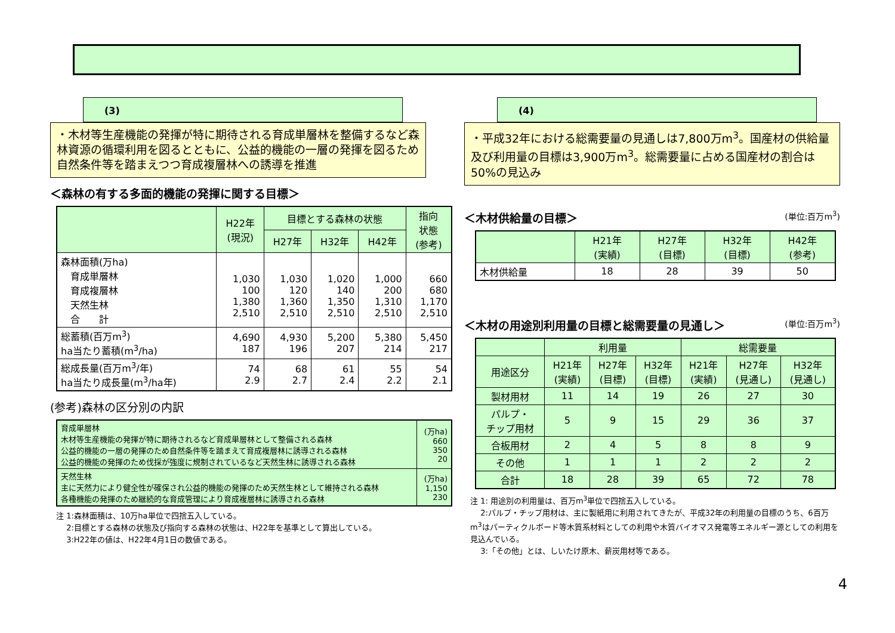(3)
・木材等生産機能の発揮が特に期待される育成単層林を整備するなど森林資源の循環利用を図るとともに、公益的機能の一層の発揮を図るため自然条件等を踏まえつつ育成複層林への誘導を推進
＜森林の有する多面的機能の発揮に関する目標＞
| | H22年 (現況) | 目標とする森林の状態 | | | 指向 状態 (参考) |
| --- | --- | --- | --- | --- | --- |
| | | H27年 | H32年 | H42年 | |
| 森林面積(万ha) 育成単層林 育成複層林 天然生林 合 計 | 1,030 100 1,380 2,510 | 1,030 120 1,360 2,510 | 1,020 140 1,350 2,510 | 1,000 200 1,310 2,510 | 660 680 1,170 2,510 |
| 総蓄積(百万m<sup>3</sup>) ha当たり蓄積(m<sup>3</sup>/ha) | 4,690 187 | 4,930 196 | 5,200 207 | 5,380 214 | 5,450 217 |
| 総成長量(百万m<sup>3</sup>/年) ha当たり成長量(m<sup>3</sup>/ha年) | 74 2.9 | 68 2.7 | 61 2.4 | 55 2.2 | 54 2.1 |
(参考)森林の区分別の内訳
| 育成単層林 木材等生産機能の発揮が特に期待されるなど育成単層林として整備される森林 公益的機能の一層の発揮のため自然条件等を踏まえて育成複層林に誘導される森林 公益的機能の発揮のため伐採が強度に規制されているなど天然生林に誘導される森林 | (万ha) 660 350 20 |
| 天然生林 主に天然力により健全性が確保され公益的機能の発揮のため天然生林として維持される森林 各種機能の発揮のため継続的な育成管理により育成複層林に誘導される森林 | (万ha) 1,150 230 |
注 1:森林面積は、10万ha単位で四捨五入している。
　 2:目標とする森林の状態及び指向する森林の状態は、H22年を基準として算出している。
　 3:H22年の値は、H22年4月1日の数値である。
(4)
・平成32年における総需要量の見通しは7,800万m<sup>3</sup>。国産材の供給量及び利用量の目標は3,900万m<sup>3</sup>。総需要量に占める国産材の割合は50%の見込み
＜木材供給量の目標＞ (単位:百万m<sup>3</sup>)
| | H21年 (実績) | H27年 (目標) | H32年 (目標) | H42年 (参考) |
| --- | --- | --- | --- | --- |
| 木材供給量 | 18 | 28 | 39 | 50 |
＜木材の用途別利用量の目標と総需要量の見通し＞ (単位:百万m<sup>3</sup>)
| | 利用量 | | | 総需要量 | | |
| 用途区分 | H21年 (実績) | H27年 (目標) | H32年 (目標) | H21年 (実績) | H27年 (見通し) | H32年 (見通し) |
| 製材用材 | 11 | 14 | 19 | 26 | 27 | 30 |
| パルプ・ チップ用材 | 5 | 9 | 15 | 29 | 36 | 37 |
| 合板用材 | 2 | 4 | 5 | 8 | 8 | 9 |
| その他 | 1 | 1 | 1 | 2 | 2 | 2 |
| 合計 | 18 | 28 | 39 | 65 | 72 | 78 |
注 1: 用途別の利用量は、百万m<sup>3</sup>単位で四捨五入している。
　 2:パルプ・チップ用材は、主に製紙用に利用されてきたが、平成32年の利用量の目標のうち、6百万m<sup>3</sup>はパーティクルボード等木質系材料としての利用や木質バイオマス発電等エネルギー源としての利用を見込んでいる。
　 3:「その他」とは、しいたけ原木、薪炭用材等である。
4